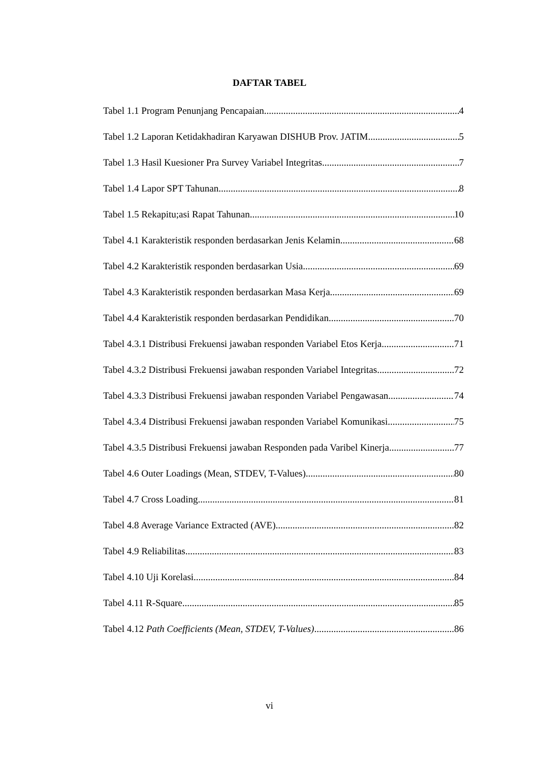DAFTAR TABEL
Tabel 1.1 Program Penunjang Pencapaian 4
Tabel 1.2 Laporan Ketidakhadiran Karyawan DISHUB Prov. JATIM 5
Tabel 1.3 Hasil Kuesioner Pra Survey Variabel Integritas 7
Tabel 1.4 Lapor SPT Tahunan 8
Tabel 1.5 Rekapitu;asi Rapat Tahunan 10
Tabel 4.1 Karakteristik responden berdasarkan Jenis Kelamin 68
Tabel 4.2 Karakteristik responden berdasarkan Usia 69
Tabel 4.3 Karakteristik responden berdasarkan Masa Kerja 69
Tabel 4.4 Karakteristik responden berdasarkan Pendidikan 70
Tabel 4.3.1 Distribusi Frekuensi jawaban responden Variabel Etos Kerja 71
Tabel 4.3.2 Distribusi Frekuensi jawaban responden Variabel Integritas 72
Tabel 4.3.3 Distribusi Frekuensi jawaban responden Variabel Pengawasan 74
Tabel 4.3.4 Distribusi Frekuensi jawaban responden Variabel Komunikasi 75
Tabel 4.3.5 Distribusi Frekuensi jawaban Responden pada Varibel Kinerja 77
Tabel 4.6 Outer Loadings (Mean, STDEV, T-Values) 80
Tabel 4.7 Cross Loading 81
Tabel 4.8 Average Variance Extracted (AVE) 82
Tabel 4.9 Reliabilitas 83
Tabel 4.10 Uji Korelasi 84
Tabel 4.11 R-Square 85
Tabel 4.12 Path Coefficients (Mean, STDEV, T-Values) 86
vi